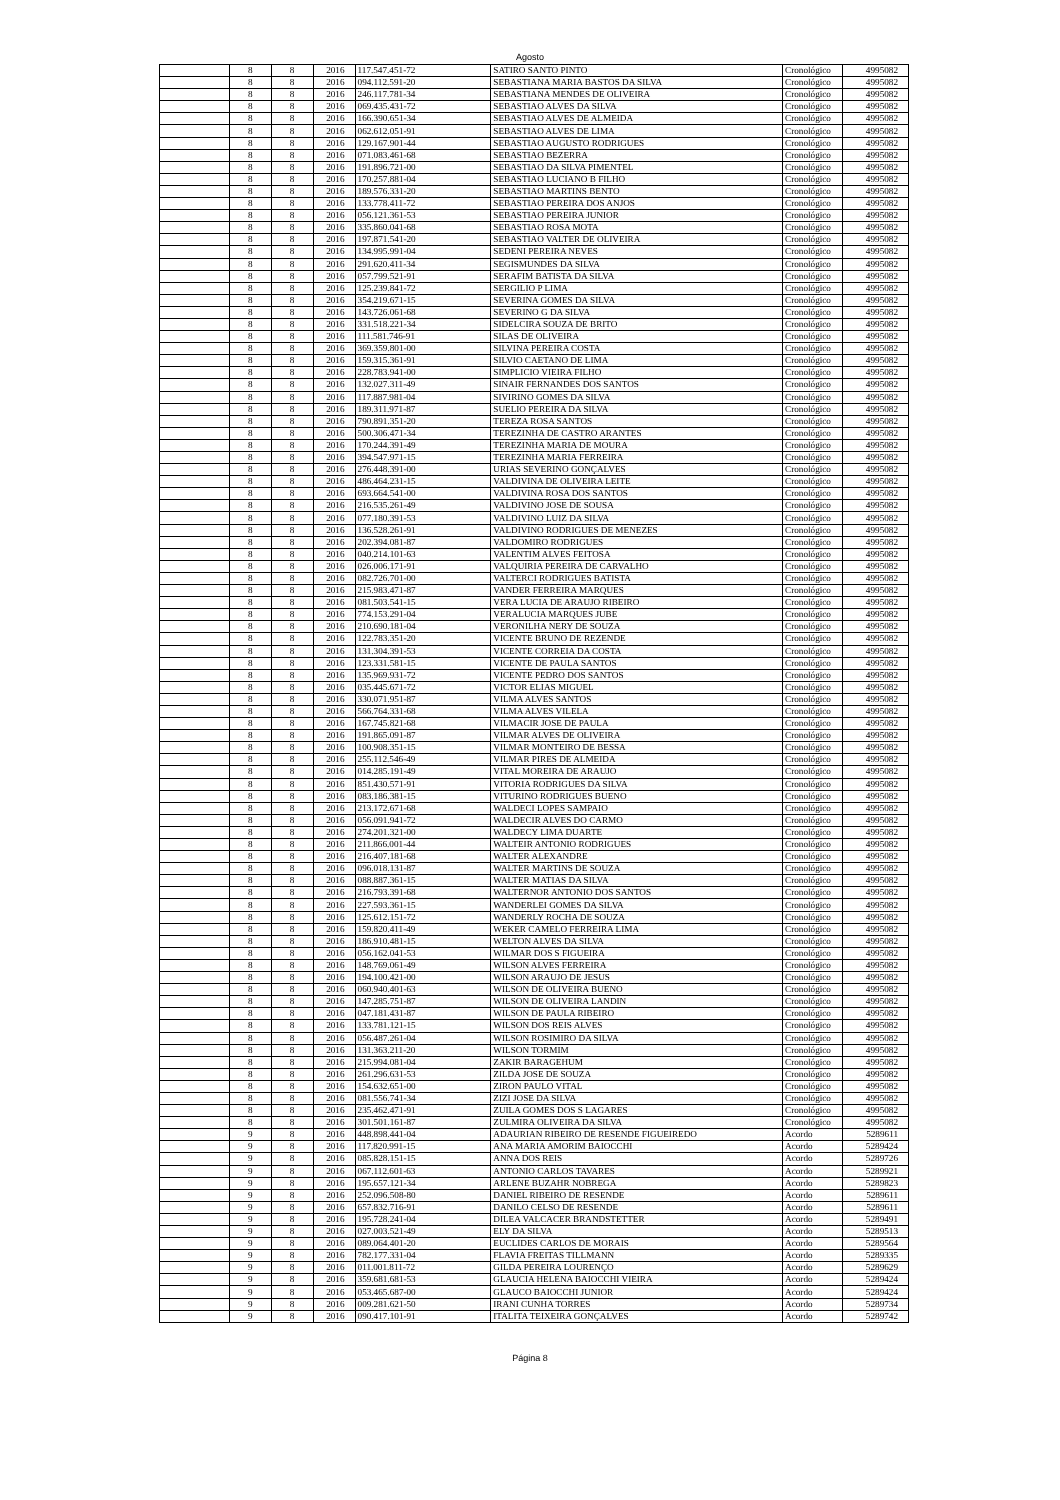Agosto
| | 8 | 8 | 2016 | 117.547.451-72 | SATIRO SANTO PINTO | Cronológico | 4995082 |
| | 8 | 8 | 2016 | 094.112.591-20 | SEBASTIANA MARIA BASTOS DA SILVA | Cronológico | 4995082 |
| | 8 | 8 | 2016 | 246.117.781-34 | SEBASTIANA MENDES DE OLIVEIRA | Cronológico | 4995082 |
| | 8 | 8 | 2016 | 069.435.431-72 | SEBASTIAO ALVES DA SILVA | Cronológico | 4995082 |
| | 8 | 8 | 2016 | 166.390.651-34 | SEBASTIAO ALVES DE ALMEIDA | Cronológico | 4995082 |
| | 8 | 8 | 2016 | 062.612.051-91 | SEBASTIAO ALVES DE LIMA | Cronológico | 4995082 |
| | 8 | 8 | 2016 | 129.167.901-44 | SEBASTIAO AUGUSTO RODRIGUES | Cronológico | 4995082 |
| | 8 | 8 | 2016 | 071.083.461-68 | SEBASTIAO BEZERRA | Cronológico | 4995082 |
| | 8 | 8 | 2016 | 191.896.721-00 | SEBASTIAO DA SILVA PIMENTEL | Cronológico | 4995082 |
| | 8 | 8 | 2016 | 170.257.881-04 | SEBASTIAO LUCIANO B FILHO | Cronológico | 4995082 |
| | 8 | 8 | 2016 | 189.576.331-20 | SEBASTIAO MARTINS BENTO | Cronológico | 4995082 |
| | 8 | 8 | 2016 | 133.778.411-72 | SEBASTIAO PEREIRA DOS ANJOS | Cronológico | 4995082 |
| | 8 | 8 | 2016 | 056.121.361-53 | SEBASTIAO PEREIRA JUNIOR | Cronológico | 4995082 |
| | 8 | 8 | 2016 | 335.860.041-68 | SEBASTIAO ROSA MOTA | Cronológico | 4995082 |
| | 8 | 8 | 2016 | 197.871.541-20 | SEBASTIAO VALTER DE OLIVEIRA | Cronológico | 4995082 |
| | 8 | 8 | 2016 | 134.995.991-04 | SEDENI PEREIRA NEVES | Cronológico | 4995082 |
| | 8 | 8 | 2016 | 291.620.411-34 | SEGISMUNDES DA SILVA | Cronológico | 4995082 |
| | 8 | 8 | 2016 | 057.799.521-91 | SERAFIM BATISTA DA SILVA | Cronológico | 4995082 |
| | 8 | 8 | 2016 | 125.239.841-72 | SERGILIO P LIMA | Cronológico | 4995082 |
| | 8 | 8 | 2016 | 354.219.671-15 | SEVERINA GOMES DA SILVA | Cronológico | 4995082 |
| | 8 | 8 | 2016 | 143.726.061-68 | SEVERINO G DA SILVA | Cronológico | 4995082 |
| | 8 | 8 | 2016 | 331.518.221-34 | SIDELCIRA SOUZA DE BRITO | Cronológico | 4995082 |
| | 8 | 8 | 2016 | 111.581.746-91 | SILAS DE OLIVEIRA | Cronológico | 4995082 |
| | 8 | 8 | 2016 | 369.359.801-00 | SILVINA PEREIRA COSTA | Cronológico | 4995082 |
| | 8 | 8 | 2016 | 159.315.361-91 | SILVIO CAETANO DE LIMA | Cronológico | 4995082 |
| | 8 | 8 | 2016 | 228.783.941-00 | SIMPLICIO VIEIRA FILHO | Cronológico | 4995082 |
| | 8 | 8 | 2016 | 132.027.311-49 | SINAIR FERNANDES DOS SANTOS | Cronológico | 4995082 |
| | 8 | 8 | 2016 | 117.887.981-04 | SIVIRINO GOMES DA SILVA | Cronológico | 4995082 |
| | 8 | 8 | 2016 | 189.311.971-87 | SUELIO PEREIRA DA SILVA | Cronológico | 4995082 |
| | 8 | 8 | 2016 | 790.891.351-20 | TEREZA ROSA SANTOS | Cronológico | 4995082 |
| | 8 | 8 | 2016 | 500.306.471-34 | TEREZINHA DE CASTRO ARANTES | Cronológico | 4995082 |
| | 8 | 8 | 2016 | 170.244.391-49 | TEREZINHA MARIA DE MOURA | Cronológico | 4995082 |
| | 8 | 8 | 2016 | 394.547.971-15 | TEREZINHA MARIA FERREIRA | Cronológico | 4995082 |
| | 8 | 8 | 2016 | 276.448.391-00 | URIAS SEVERINO GONÇALVES | Cronológico | 4995082 |
| | 8 | 8 | 2016 | 486.464.231-15 | VALDIVINA DE OLIVEIRA LEITE | Cronológico | 4995082 |
| | 8 | 8 | 2016 | 693.664.541-00 | VALDIVINA ROSA DOS SANTOS | Cronológico | 4995082 |
| | 8 | 8 | 2016 | 216.535.261-49 | VALDIVINO JOSE DE SOUSA | Cronológico | 4995082 |
| | 8 | 8 | 2016 | 077.180.391-53 | VALDIVINO LUIZ DA SILVA | Cronológico | 4995082 |
| | 8 | 8 | 2016 | 136.528.261-91 | VALDIVINO RODRIGUES DE MENEZES | Cronológico | 4995082 |
| | 8 | 8 | 2016 | 202.394.081-87 | VALDOMIRO RODRIGUES | Cronológico | 4995082 |
| | 8 | 8 | 2016 | 040.214.101-63 | VALENTIM ALVES FEITOSA | Cronológico | 4995082 |
| | 8 | 8 | 2016 | 026.006.171-91 | VALQUIRIA PEREIRA DE CARVALHO | Cronológico | 4995082 |
| | 8 | 8 | 2016 | 082.726.701-00 | VALTERCI RODRIGUES BATISTA | Cronológico | 4995082 |
| | 8 | 8 | 2016 | 215.983.471-87 | VANDER FERREIRA MARQUES | Cronológico | 4995082 |
| | 8 | 8 | 2016 | 081.503.541-15 | VERA LUCIA DE ARAUJO RIBEIRO | Cronológico | 4995082 |
| | 8 | 8 | 2016 | 774.153.291-04 | VERALUCIA MARQUES JUBE | Cronológico | 4995082 |
| | 8 | 8 | 2016 | 210.690.181-04 | VERONILHA NERY DE SOUZA | Cronológico | 4995082 |
| | 8 | 8 | 2016 | 122.783.351-20 | VICENTE BRUNO DE REZENDE | Cronológico | 4995082 |
| | 8 | 8 | 2016 | 131.304.391-53 | VICENTE CORREIA DA COSTA | Cronológico | 4995082 |
| | 8 | 8 | 2016 | 123.331.581-15 | VICENTE DE PAULA SANTOS | Cronológico | 4995082 |
| | 8 | 8 | 2016 | 135.969.931-72 | VICENTE PEDRO DOS SANTOS | Cronológico | 4995082 |
| | 8 | 8 | 2016 | 035.445.671-72 | VICTOR ELIAS MIGUEL | Cronológico | 4995082 |
| | 8 | 8 | 2016 | 330.071.951-87 | VILMA ALVES SANTOS | Cronológico | 4995082 |
| | 8 | 8 | 2016 | 566.764.331-68 | VILMA ALVES VILELA | Cronológico | 4995082 |
| | 8 | 8 | 2016 | 167.745.821-68 | VILMACIR JOSE DE PAULA | Cronológico | 4995082 |
| | 8 | 8 | 2016 | 191.865.091-87 | VILMAR ALVES DE OLIVEIRA | Cronológico | 4995082 |
| | 8 | 8 | 2016 | 100.908.351-15 | VILMAR MONTEIRO DE BESSA | Cronológico | 4995082 |
| | 8 | 8 | 2016 | 255.112.546-49 | VILMAR PIRES DE ALMEIDA | Cronológico | 4995082 |
| | 8 | 8 | 2016 | 014.285.191-49 | VITAL MOREIRA DE ARAUJO | Cronológico | 4995082 |
| | 8 | 8 | 2016 | 851.430.571-91 | VITORIA RODRIGUES DA SILVA | Cronológico | 4995082 |
| | 8 | 8 | 2016 | 083.186.381-15 | VITURINO RODRIGUES BUENO | Cronológico | 4995082 |
| | 8 | 8 | 2016 | 213.172.671-68 | WALDECI LOPES SAMPAIO | Cronológico | 4995082 |
| | 8 | 8 | 2016 | 056.091.941-72 | WALDECIR ALVES DO CARMO | Cronológico | 4995082 |
| | 8 | 8 | 2016 | 274.201.321-00 | WALDECY LIMA DUARTE | Cronológico | 4995082 |
| | 8 | 8 | 2016 | 211.866.001-44 | WALTEIR ANTONIO RODRIGUES | Cronológico | 4995082 |
| | 8 | 8 | 2016 | 216.407.181-68 | WALTER ALEXANDRE | Cronológico | 4995082 |
| | 8 | 8 | 2016 | 096.018.131-87 | WALTER MARTINS DE SOUZA | Cronológico | 4995082 |
| | 8 | 8 | 2016 | 088.887.361-15 | WALTER MATIAS DA SILVA | Cronológico | 4995082 |
| | 8 | 8 | 2016 | 216.793.391-68 | WALTERNOR ANTONIO DOS SANTOS | Cronológico | 4995082 |
| | 8 | 8 | 2016 | 227.593.361-15 | WANDERLEI GOMES DA SILVA | Cronológico | 4995082 |
| | 8 | 8 | 2016 | 125.612.151-72 | WANDERLY ROCHA DE SOUZA | Cronológico | 4995082 |
| | 8 | 8 | 2016 | 159.820.411-49 | WEKER CAMELO FERREIRA LIMA | Cronológico | 4995082 |
| | 8 | 8 | 2016 | 186.910.481-15 | WELTON ALVES DA SILVA | Cronológico | 4995082 |
| | 8 | 8 | 2016 | 056.162.041-53 | WILMAR DOS S FIGUEIRA | Cronológico | 4995082 |
| | 8 | 8 | 2016 | 148.769.061-49 | WILSON ALVES FERREIRA | Cronológico | 4995082 |
| | 8 | 8 | 2016 | 194.100.421-00 | WILSON ARAUJO DE JESUS | Cronológico | 4995082 |
| | 8 | 8 | 2016 | 060.940.401-63 | WILSON DE OLIVEIRA BUENO | Cronológico | 4995082 |
| | 8 | 8 | 2016 | 147.285.751-87 | WILSON DE OLIVEIRA LANDIN | Cronológico | 4995082 |
| | 8 | 8 | 2016 | 047.181.431-87 | WILSON DE PAULA RIBEIRO | Cronológico | 4995082 |
| | 8 | 8 | 2016 | 133.781.121-15 | WILSON DOS REIS ALVES | Cronológico | 4995082 |
| | 8 | 8 | 2016 | 056.487.261-04 | WILSON ROSIMIRO DA SILVA | Cronológico | 4995082 |
| | 8 | 8 | 2016 | 131.363.211-20 | WILSON TORMIM | Cronológico | 4995082 |
| | 8 | 8 | 2016 | 215.994.081-04 | ZAKIR BARAGEHUM | Cronológico | 4995082 |
| | 8 | 8 | 2016 | 261.296.631-53 | ZILDA JOSE DE SOUZA | Cronológico | 4995082 |
| | 8 | 8 | 2016 | 154.632.651-00 | ZIRON PAULO VITAL | Cronológico | 4995082 |
| | 8 | 8 | 2016 | 081.556.741-34 | ZIZI JOSE DA SILVA | Cronológico | 4995082 |
| | 8 | 8 | 2016 | 235.462.471-91 | ZUILA GOMES DOS S LAGARES | Cronológico | 4995082 |
| | 8 | 8 | 2016 | 301.501.161-87 | ZULMIRA OLIVEIRA DA SILVA | Cronológico | 4995082 |
| | 9 | 8 | 2016 | 448.898.441-04 | ADAURIAN RIBEIRO DE RESENDE FIGUEIREDO | Acordo | 5289611 |
| | 9 | 8 | 2016 | 117.820.991-15 | ANA MARIA AMORIM BAIOCCHI | Acordo | 5289424 |
| | 9 | 8 | 2016 | 085.828.151-15 | ANNA DOS REIS | Acordo | 5289726 |
| | 9 | 8 | 2016 | 067.112.601-63 | ANTONIO CARLOS TAVARES | Acordo | 5289921 |
| | 9 | 8 | 2016 | 195.657.121-34 | ARLENE BUZAHR NOBREGA | Acordo | 5289823 |
| | 9 | 8 | 2016 | 252.096.508-80 | DANIEL RIBEIRO DE RESENDE | Acordo | 5289611 |
| | 9 | 8 | 2016 | 657.832.716-91 | DANILO CELSO DE RESENDE | Acordo | 5289611 |
| | 9 | 8 | 2016 | 195.728.241-04 | DILEA VALCACER BRANDSTETTER | Acordo | 5289491 |
| | 9 | 8 | 2016 | 027.003.521-49 | ELY DA SILVA | Acordo | 5289513 |
| | 9 | 8 | 2016 | 089.064.401-20 | EUCLIDES CARLOS DE MORAIS | Acordo | 5289564 |
| | 9 | 8 | 2016 | 782.177.331-04 | FLAVIA FREITAS TILLMANN | Acordo | 5289335 |
| | 9 | 8 | 2016 | 011.001.811-72 | GILDA PEREIRA LOURENÇO | Acordo | 5289629 |
| | 9 | 8 | 2016 | 359.681.681-53 | GLAUCIA HELENA BAIOCCHI VIEIRA | Acordo | 5289424 |
| | 9 | 8 | 2016 | 053.465.687-00 | GLAUCO BAIOCCHI JUNIOR | Acordo | 5289424 |
| | 9 | 8 | 2016 | 009.281.621-50 | IRANI CUNHA TORRES | Acordo | 5289734 |
| | 9 | 8 | 2016 | 090.417.101-91 | ITALITA TEIXEIRA GONÇALVES | Acordo | 5289742 |
Página 8